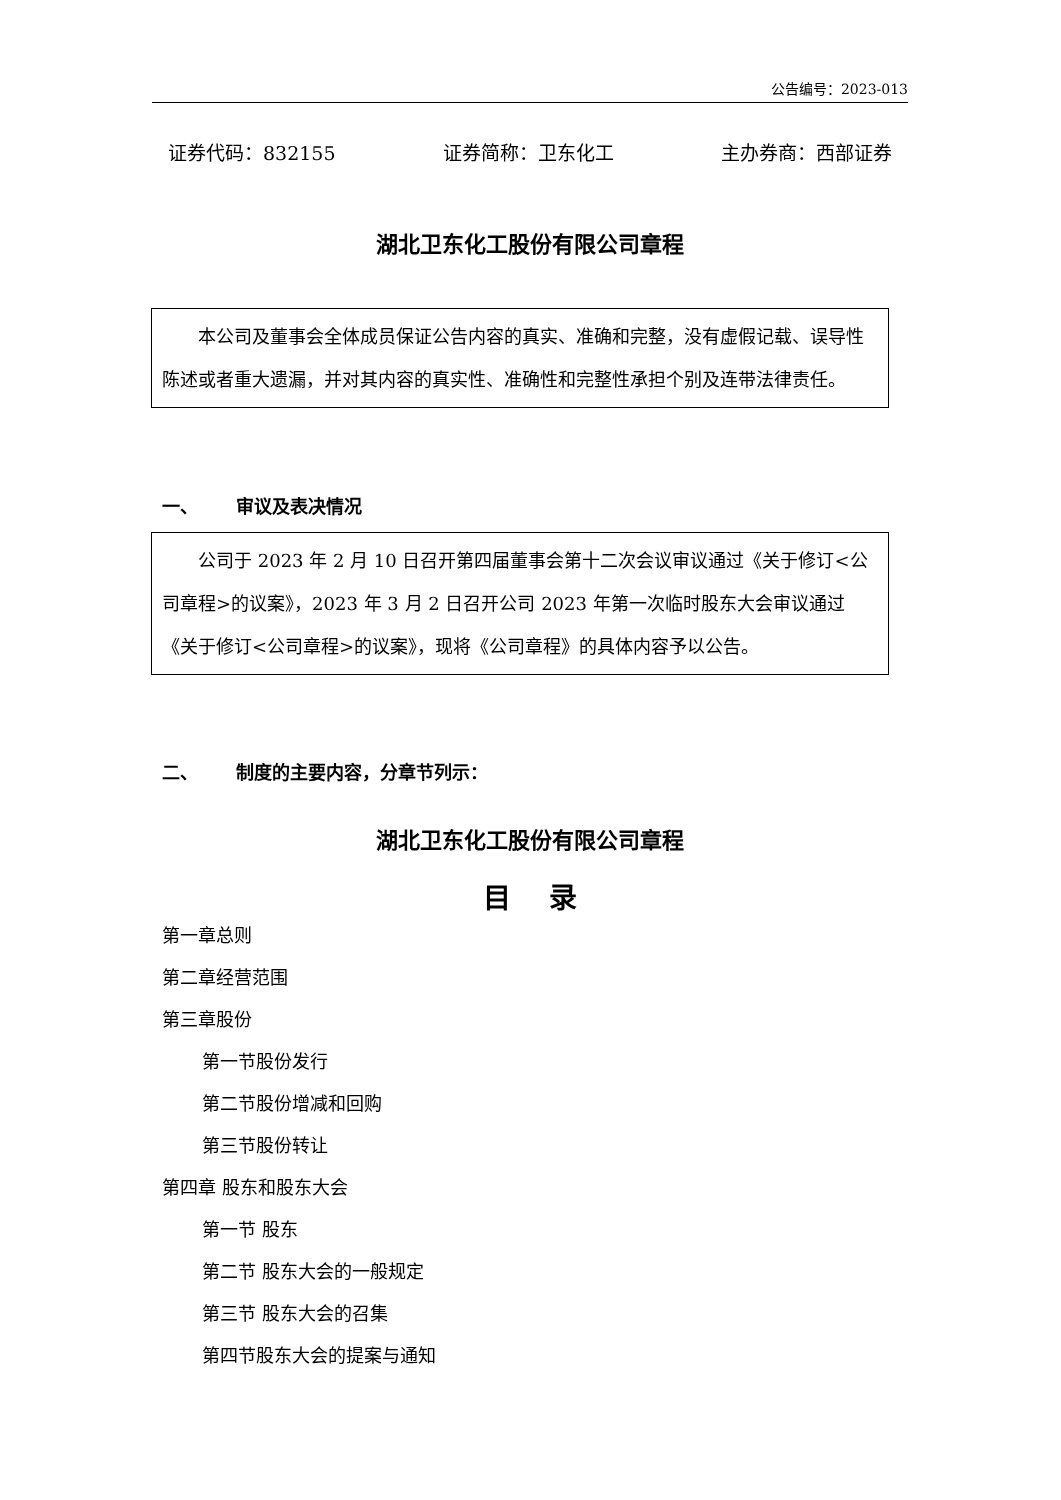公告编号：2023-013
证券代码：832155 证券简称：卫东化工 主办券商：西部证券
湖北卫东化工股份有限公司章程
本公司及董事会全体成员保证公告内容的真实、准确和完整，没有虚假记载、误导性陈述或者重大遗漏，并对其内容的真实性、准确性和完整性承担个别及连带法律责任。
一、 审议及表决情况
公司于 2023 年 2 月 10 日召开第四届董事会第十二次会议审议通过《关于修订<公司章程>的议案》，2023 年 3 月 2 日召开公司 2023 年第一次临时股东大会审议通过《关于修订<公司章程>的议案》，现将《公司章程》的具体内容予以公告。
二、 制度的主要内容，分章节列示：
湖北卫东化工股份有限公司章程
目 录
第一章总则
第二章经营范围
第三章股份
第一节股份发行
第二节股份增减和回购
第三节股份转让
第四章 股东和股东大会
第一节 股东
第二节 股东大会的一般规定
第三节 股东大会的召集
第四节股东大会的提案与通知